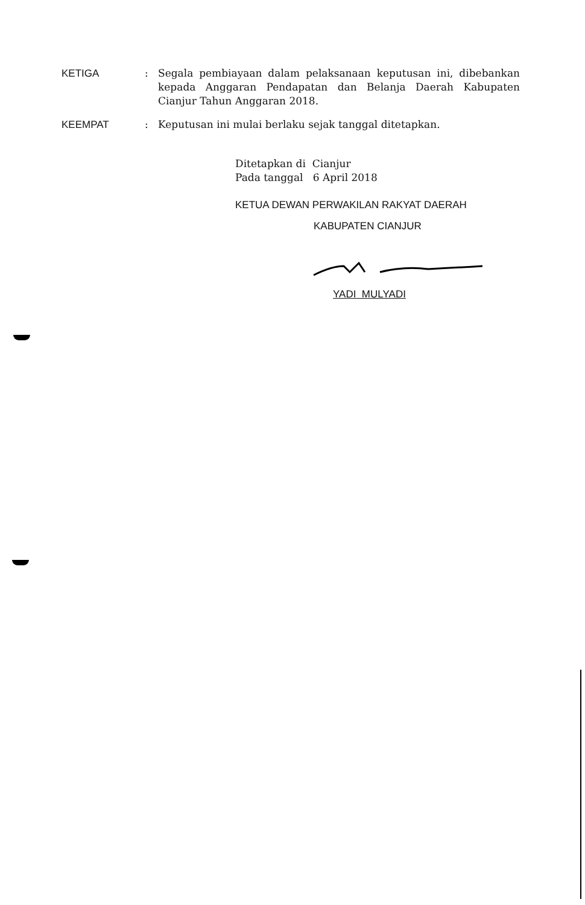KETIGA : Segala pembiayaan dalam pelaksanaan keputusan ini, dibebankan kepada Anggaran Pendapatan dan Belanja Daerah Kabupaten Cianjur Tahun Anggaran 2018.
KEEMPAT : Keputusan ini mulai berlaku sejak tanggal ditetapkan.
Ditetapkan di Cianjur
Pada tanggal 6 April 2018
KETUA DEWAN PERWAKILAN RAKYAT DAERAH
KABUPATEN CIANJUR
YADI MULYADI